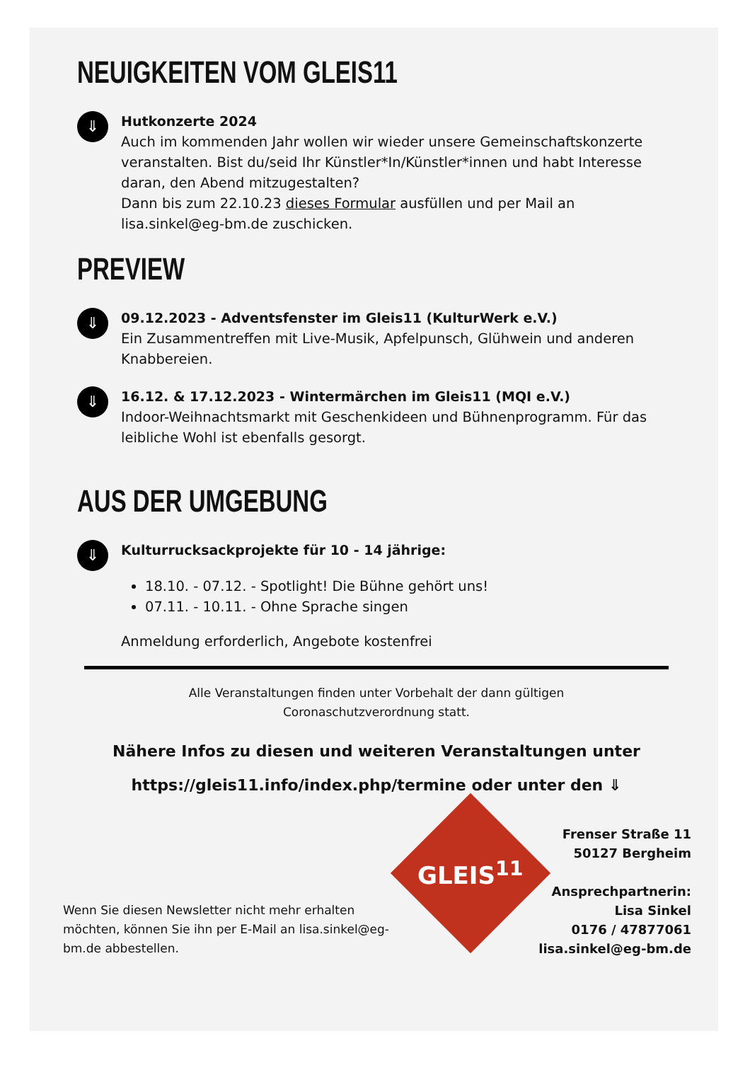NEUIGKEITEN VOM GLEIS11
⇓
Hutkonzerte 2024
Auch im kommenden Jahr wollen wir wieder unsere Gemeinschaftskonzerte veranstalten. Bist du/seid Ihr Künstler*In/Künstler*innen und habt Interesse daran, den Abend mitzugestalten?
Dann bis zum 22.10.23 dieses Formular ausfüllen und per Mail an lisa.sinkel@eg-bm.de zuschicken.
PREVIEW
⇓
09.12.2023 - Adventsfenster im Gleis11 (KulturWerk e.V.)
Ein Zusammentreffen mit Live-Musik, Apfelpunsch, Glühwein und anderen Knabbereien.
⇓
16.12. & 17.12.2023 - Wintermärchen im Gleis11 (MQI e.V.)
Indoor-Weihnachtsmarkt mit Geschenkideen und Bühnenprogramm. Für das leibliche Wohl ist ebenfalls gesorgt.
AUS DER UMGEBUNG
⇓
Kulturrucksackprojekte für 10 - 14 jährige:
18.10. - 07.12. - Spotlight! Die Bühne gehört uns!
07.11. - 10.11. - Ohne Sprache singen
Anmeldung erforderlich, Angebote kostenfrei
Alle Veranstaltungen finden unter Vorbehalt der dann gültigen
Coronaschutzverordnung statt.
Nähere Infos zu diesen und weiteren Veranstaltungen unter
https://gleis11.info/index.php/termine oder unter den ⇓
Wenn Sie diesen Newsletter nicht mehr erhalten möchten, können Sie ihn per E-Mail an lisa.sinkel@eg-bm.de abbestellen.
GLEIS<sup>11</sup>
Frenser Straße 11
50127 Bergheim
Ansprechpartnerin:
Lisa Sinkel
0176 / 47877061
lisa.sinkel@eg-bm.de